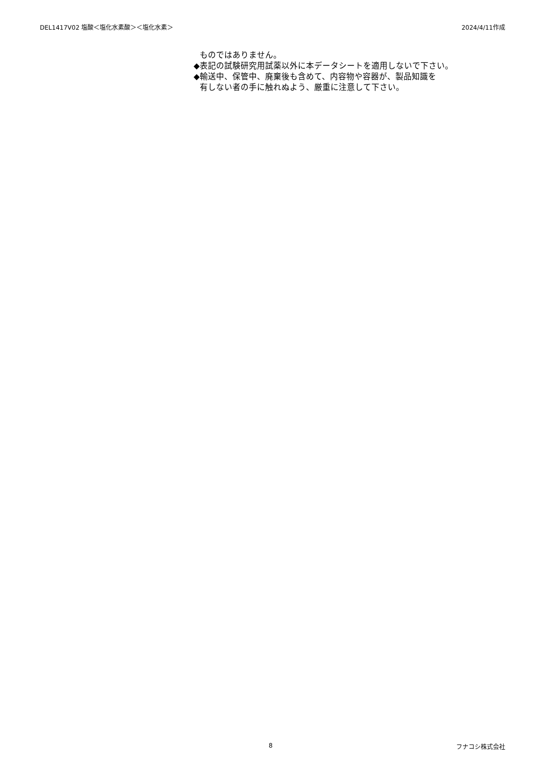DEL1417V02 塩酸＜塩化水素酸＞＜塩化水素＞ 2024/4/11作成
ものではありません。
◆表記の試験研究用試薬以外に本データシートを適用しないで下さい。
◆輸送中、保管中、廃棄後も含めて、内容物や容器が、製品知識を
有しない者の手に触れぬよう、厳重に注意して下さい。
8 フナコシ株式会社